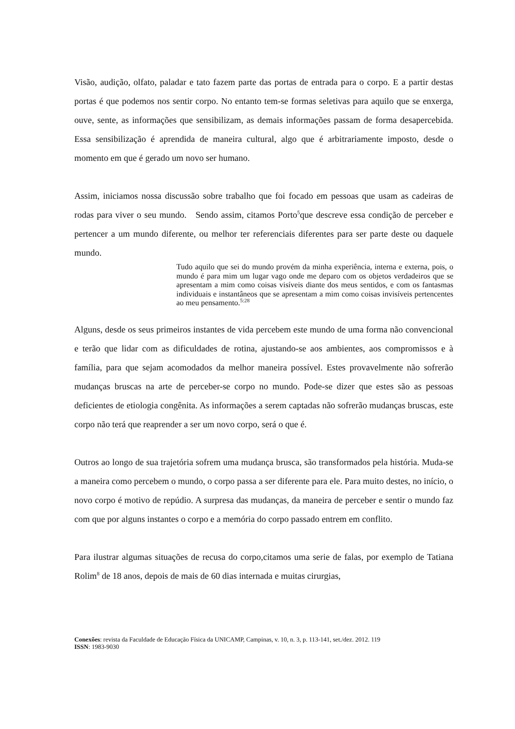Visão, audição, olfato, paladar e tato fazem parte das portas de entrada para o corpo. E a partir destas portas é que podemos nos sentir corpo. No entanto tem-se formas seletivas para aquilo que se enxerga, ouve, sente, as informações que sensibilizam, as demais informações passam de forma desapercebida. Essa sensibilização é aprendida de maneira cultural, algo que é arbitrariamente imposto, desde o momento em que é gerado um novo ser humano.
Assim, iniciamos nossa discussão sobre trabalho que foi focado em pessoas que usam as cadeiras de rodas para viver o seu mundo. Sendo assim, citamos Porto<sup>5</sup>que descreve essa condição de perceber e pertencer a um mundo diferente, ou melhor ter referenciais diferentes para ser parte deste ou daquele mundo.
Tudo aquilo que sei do mundo provém da minha experiência, interna e externa, pois, o mundo é para mim um lugar vago onde me deparo com os objetos verdadeiros que se apresentam a mim como coisas visíveis diante dos meus sentidos, e com os fantasmas individuais e instantâneos que se apresentam a mim como coisas invisíveis pertencentes ao meu pensamento.<sup>5:28</sup>
Alguns, desde os seus primeiros instantes de vida percebem este mundo de uma forma não convencional e terão que lidar com as dificuldades de rotina, ajustando-se aos ambientes, aos compromissos e à família, para que sejam acomodados da melhor maneira possível. Estes provavelmente não sofrerão mudanças bruscas na arte de perceber-se corpo no mundo. Pode-se dizer que estes são as pessoas deficientes de etiologia congênita. As informações a serem captadas não sofrerão mudanças bruscas, este corpo não terá que reaprender a ser um novo corpo, será o que é.
Outros ao longo de sua trajetória sofrem uma mudança brusca, são transformados pela história. Muda-se a maneira como percebem o mundo, o corpo passa a ser diferente para ele. Para muito destes, no início, o novo corpo é motivo de repúdio. A surpresa das mudanças, da maneira de perceber e sentir o mundo faz com que por alguns instantes o corpo e a memória do corpo passado entrem em conflito.
Para ilustrar algumas situações de recusa do corpo,citamos uma serie de falas, por exemplo de Tatiana Rolim<sup>8</sup> de 18 anos, depois de mais de 60 dias internada e muitas cirurgias,
Conexões: revista da Faculdade de Educação Física da UNICAMP, Campinas, v. 10, n. 3, p. 113-141, set./dez. 2012. 119
ISSN: 1983-9030